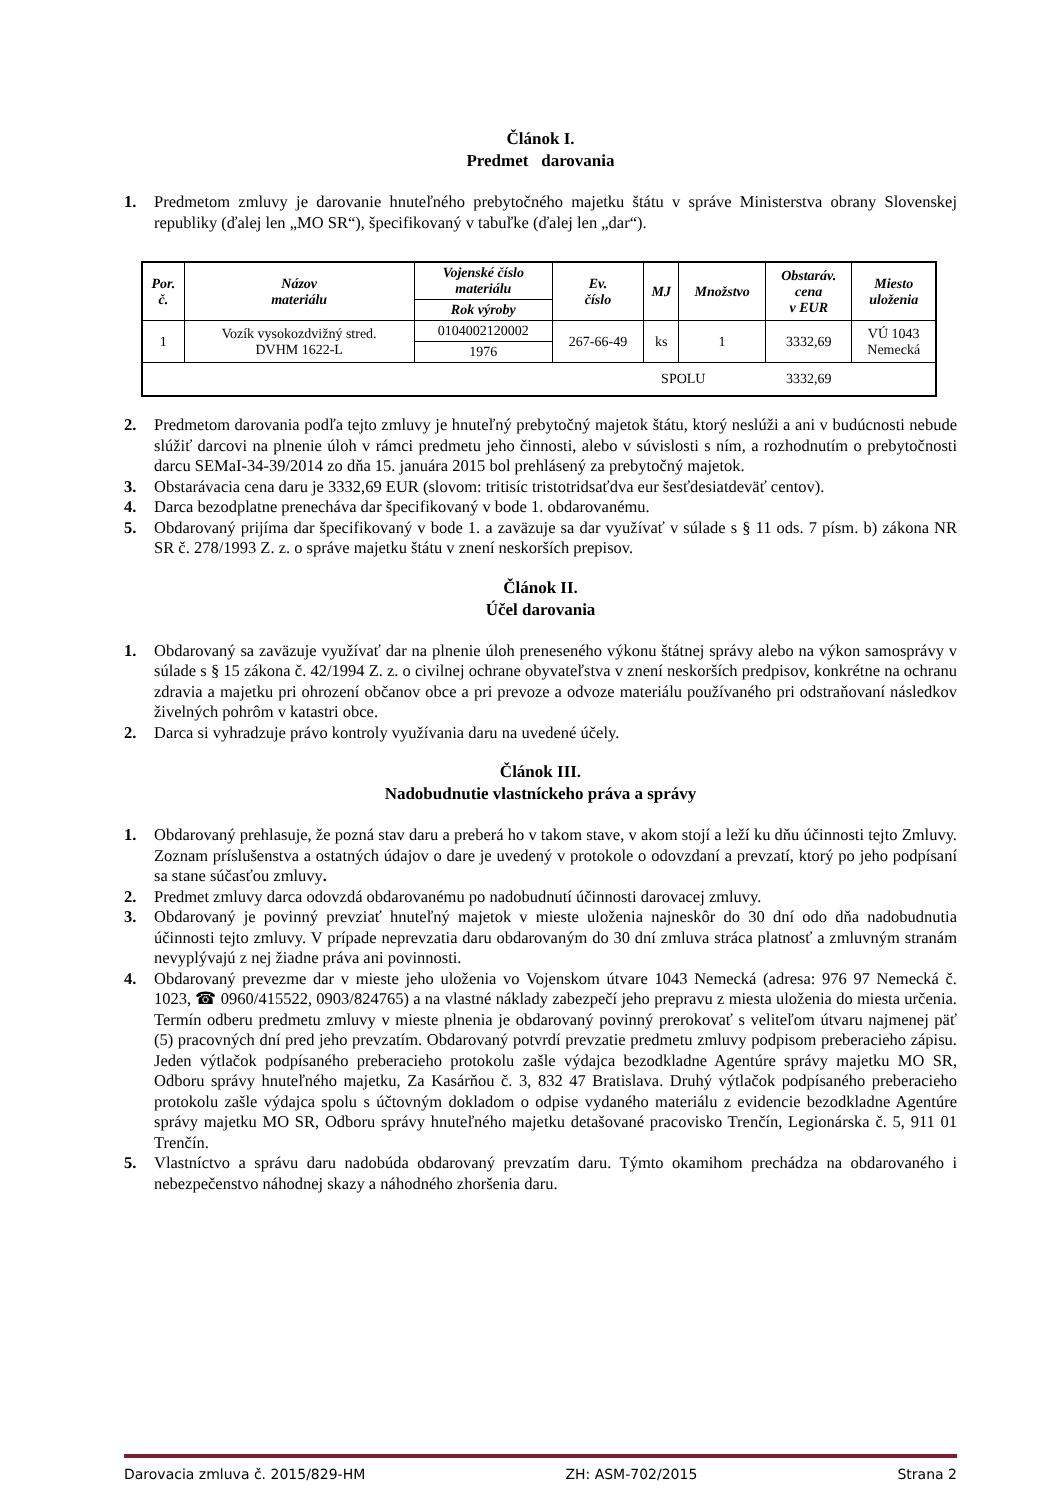Článok I.
Predmet darovania
1. Predmetom zmluvy je darovanie hnuteľného prebytočného majetku štátu v správe Ministerstva obrany Slovenskej republiky (ďalej len „MO SR“), špecifikovaný v tabuľke (ďalej len „dar“).
| Por. č. | Názov materiálu | Vojenské číslo materiálu | Ev. číslo | MJ | Množstvo | Obstaráv. cena v EUR | Miesto uloženia |
| --- | --- | --- | --- | --- | --- | --- | --- |
| | | Rok výroby | | | | | |
| 1 | Vozík vysokozdvižný stred. DVHM 1622-L | 0104002120002 | 267-66-49 | ks | 1 | 3332,69 | VÚ 1043 Nemecká |
| | | 1976 | | | | | |
| SPOLU | | | | | | 3332,69 | |
2. Predmetom darovania podľa tejto zmluvy je hnuteľný prebytočný majetok štátu, ktorý neslúži a ani v budúcnosti nebude slúžiť darcovi na plnenie úloh v rámci predmetu jeho činnosti, alebo v súvislosti s ním, a rozhodnutím o prebytočnosti darcu SEMaI-34-39/2014 zo dňa 15. januára 2015 bol prehlásený za prebytočný majetok.
3. Obstarávacia cena daru je 3332,69 EUR (slovom: tritisíc tristotridsaťdva eur šesťdesiatdeväť centov).
4. Darca bezodplatne prenecháva dar špecifikovaný v bode 1. obdarovanému.
5. Obdarovaný prijíma dar špecifikovaný v bode 1. a zaväzuje sa dar využívať v súlade s § 11 ods. 7 písm. b) zákona NR SR č. 278/1993 Z. z. o správe majetku štátu v znení neskorších prepisov.
Článok II.
Účel darovania
1. Obdarovaný sa zaväzuje využívať dar na plnenie úloh preneseného výkonu štátnej správy alebo na výkon samosprávy v súlade s § 15 zákona č. 42/1994 Z. z. o civilnej ochrane obyvateľstva v znení neskorších predpisov, konkrétne na ochranu zdravia a majetku pri ohrození občanov obce a pri prevoze a odvoze materiálu používaného pri odstraňovaní následkov živelných pohrôm v katastri obce.
2. Darca si vyhradzuje právo kontroly využívania daru na uvedené účely.
Článok III.
Nadobudnutie vlastníckeho práva a správy
1. Obdarovaný prehlasuje, že pozná stav daru a preberá ho v takom stave, v akom stojí a leží ku dňu účinnosti tejto Zmluvy. Zoznam príslušenstva a ostatných údajov o dare je uvedený v protokole o odovzdaní a prevzatí, ktorý po jeho podpísaní sa stane súčasťou zmluvy.
2. Predmet zmluvy darca odovzdá obdarovanému po nadobudnutí účinnosti darovacej zmluvy.
3. Obdarovaný je povinný prevziať hnuteľný majetok v mieste uloženia najneskôr do 30 dní odo dňa nadobudnutia účinnosti tejto zmluvy. V prípade neprevzatia daru obdarovaným do 30 dní zmluva stráca platnosť a zmluvným stranám nevyplývajú z nej žiadne práva ani povinnosti.
4. Obdarovaný prevezme dar v mieste jeho uloženia vo Vojenskom útvare 1043 Nemecká (adresa: 976 97 Nemecká č. 1023, ☎ 0960/415522, 0903/824765) a na vlastné náklady zabezpečí jeho prepravu z miesta uloženia do miesta určenia. Termín odberu predmetu zmluvy v mieste plnenia je obdarovaný povinný prerokovať s veliteľom útvaru najmenej päť (5) pracovných dní pred jeho prevzatím. Obdarovaný potvrdí prevzatie predmetu zmluvy podpisom preberacieho zápisu. Jeden výtlačok podpísaného preberacieho protokolu zašle výdajca bezodkladne Agentúre správy majetku MO SR, Odboru správy hnuteľného majetku, Za Kasárňou č. 3, 832 47 Bratislava. Druhý výtlačok podpísaného preberacieho protokolu zašle výdajca spolu s účtovným dokladom o odpise vydaného materiálu z evidencie bezodkladne Agentúre správy majetku MO SR, Odboru správy hnuteľného majetku detašované pracovisko Trenčín, Legionárska č. 5, 911 01 Trenčín.
5. Vlastníctvo a správu daru nadobúda obdarovaný prevzatím daru. Týmto okamihom prechádza na obdarovaného i nebezpečenstvo náhodnej skazy a náhodného zhoršenia daru.
Darovacia zmluva č. 2015/829-HM ZH: ASM-702/2015 Strana 2